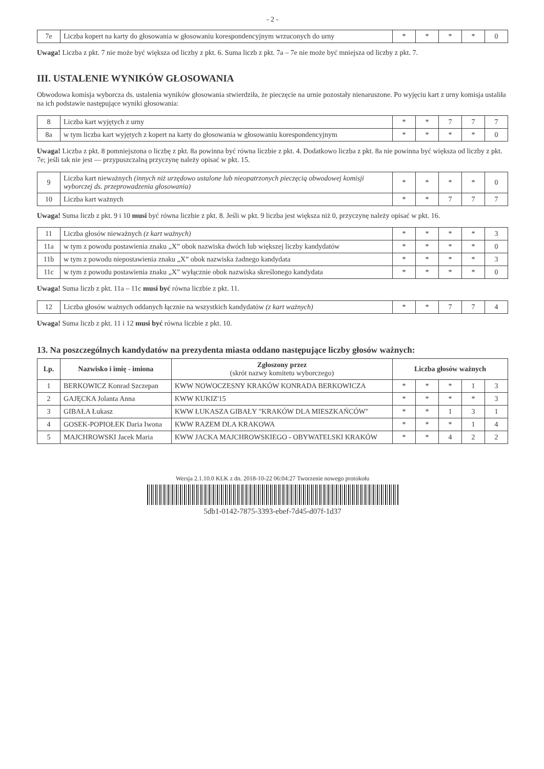- 2 -
| 7e | Liczba kopert na karty do głosowania w głosowaniu korespondencyjnym wrzuconych do urny | * | * | * | * | 0 |
Uwaga! Liczba z pkt. 7 nie może być większa od liczby z pkt. 6. Suma liczb z pkt. 7a – 7e nie może być mniejsza od liczby z pkt. 7.
III. USTALENIE WYNIKÓW GŁOSOWANIA
Obwodowa komisja wyborcza ds. ustalenia wyników głosowania stwierdziła, że pieczęcie na urnie pozostały nienaruszone. Po wyjęciu kart z urny komisja ustaliła na ich podstawie następujące wyniki głosowania:
| 8 | Liczba kart wyjętych z urny | * | * | 7 | 7 | 7 |
| 8a | w tym liczba kart wyjętych z kopert na karty do głosowania w głosowaniu korespondencyjnym | * | * | * | * | 0 |
Uwaga! Liczba z pkt. 8 pomniejszona o liczbę z pkt. 8a powinna być równa liczbie z pkt. 4. Dodatkowo liczba z pkt. 8a nie powinna być większa od liczby z pkt. 7e; jeśli tak nie jest — przypuszczalną przyczynę należy opisać w pkt. 15.
| 9 | Liczba kart nieważnych (innych niż urzędowo ustalone lub nieopatrzonych pieczęcią obwodowej komisji wyborczej ds. przeprowadzenia głosowania) | * | * | * | * | 0 |
| 10 | Liczba kart ważnych | * | * | 7 | 7 | 7 |
Uwaga! Suma liczb z pkt. 9 i 10 musi być równa liczbie z pkt. 8. Jeśli w pkt. 9 liczba jest większa niż 0, przyczynę należy opisać w pkt. 16.
| 11 | Liczba głosów nieważnych (z kart ważnych) | * | * | * | * | 3 |
| 11a | w tym z powodu postawienia znaku „X” obok nazwiska dwóch lub większej liczby kandydatów | * | * | * | * | 0 |
| 11b | w tym z powodu niepostawienia znaku „X” obok nazwiska żadnego kandydata | * | * | * | * | 3 |
| 11c | w tym z powodu postawienia znaku „X” wyłącznie obok nazwiska skreślonego kandydata | * | * | * | * | 0 |
Uwaga! Suma liczb z pkt. 11a – 11c musi być równa liczbie z pkt. 11.
| 12 | Liczba głosów ważnych oddanych łącznie na wszystkich kandydatów (z kart ważnych) | * | * | 7 | 7 | 4 |
Uwaga! Suma liczb z pkt. 11 i 12 musi być równa liczbie z pkt. 10.
13. Na poszczególnych kandydatów na prezydenta miasta oddano następujące liczby głosów ważnych:
| Lp. | Nazwisko i imię - imiona | Zgłoszony przez (skrót nazwy komitetu wyborczego) | Liczba głosów ważnych | | | | |
| --- | --- | --- | --- | --- | --- | --- | --- |
| 1 | BERKOWICZ Konrad Szczepan | KWW NOWOCZESNY KRAKÓW KONRADA BERKOWICZA | * | * | * | 1 | 3 |
| 2 | GAJĘCKA Jolanta Anna | KWW KUKIZ'15 | * | * | * | * | 3 |
| 3 | GIBAŁA Łukasz | KWW ŁUKASZA GIBAŁY "KRAKÓW DLA MIESZKAŃCÓW" | * | * | 1 | 3 | 1 |
| 4 | GOSEK-POPIOŁEK Daria Iwona | KWW RAZEM DLA KRAKOWA | * | * | * | 1 | 4 |
| 5 | MAJCHROWSKI Jacek Maria | KWW JACKA MAJCHROWSKIEGO - OBYWATELSKI KRAKÓW | * | * | 4 | 2 | 2 |
Wersja 2.1.10.0 KLK z dn. 2018-10-22 06:04:27 Tworzenie nowego protokołu
5db1-0142-7875-3393-ebef-7d45-d07f-1d37